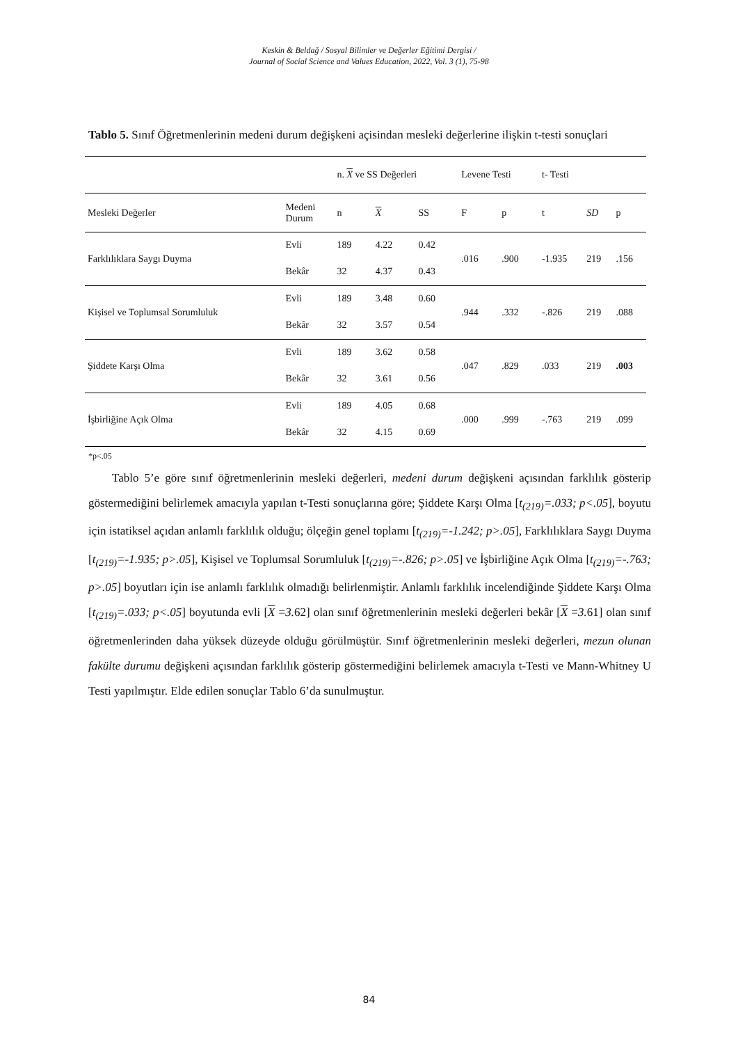Keskin & Beldağ / Sosyal Bilimler ve Değerler Eğitimi Dergisi /
Journal of Social Science and Values Education, 2022, Vol. 3 (1), 75-98
Tablo 5. Sınıf Öğretmenlerinin medeni durum değişkeni açisindan mesleki değerlerine ilişkin t-testi sonuçlari
| | | n. X ve SS Değerleri | | | Levene Testi | | t- Testi | | |
| --- | --- | --- | --- | --- | --- | --- | --- | --- | --- |
| Mesleki Değerler | Medeni Durum | n | X | SS | F | p | t | SD | p |
| Farklılıklara Saygı Duyma | Evli | 189 | 4.22 | 0.42 | .016 | .900 | -1.935 | 219 | .156 |
| | Bekâr | 32 | 4.37 | 0.43 | | | | | |
| Kişisel ve Toplumsal Sorumluluk | Evli | 189 | 3.48 | 0.60 | .944 | .332 | -.826 | 219 | .088 |
| | Bekâr | 32 | 3.57 | 0.54 | | | | | |
| Şiddete Karşı Olma | Evli | 189 | 3.62 | 0.58 | .047 | .829 | .033 | 219 | .003 |
| | Bekâr | 32 | 3.61 | 0.56 | | | | | |
| İşbirliğine Açık Olma | Evli | 189 | 4.05 | 0.68 | .000 | .999 | -.763 | 219 | .099 |
| | Bekâr | 32 | 4.15 | 0.69 | | | | | |
*p<.05
  Tablo 5’e göre sınıf öğretmenlerinin mesleki değerleri, medeni durum değişkeni açısından farklılık gösterip göstermediğini belirlemek amacıyla yapılan t-Testi sonuçlarına göre; Şiddete Karşı Olma [t<sub>(219)</sub>=.033; p<.05], boyutu için istatiksel açıdan anlamlı farklılık olduğu; ölçeğin genel toplamı [t<sub>(219)</sub>=-1.242; p>.05], Farklılıklara Saygı Duyma [t<sub>(219)</sub>=-1.935; p>.05], Kişisel ve Toplumsal Sorumluluk [t<sub>(219)</sub>=-.826; p>.05] ve İşbirliğine Açık Olma [t<sub>(219)</sub>=-.763; p>.05] boyutları için ise anlamlı farklılık olmadığı belirlenmiştir. Anlamlı farklılık incelendiğinde Şiddete Karşı Olma [t<sub>(219)</sub>=.033; p<.05] boyutunda evli [X =3. 62] olan sınıf öğretmenlerinin mesleki değerleri bekâr [X =3. 61] olan sınıf öğretmenlerinden daha yüksek düzeyde olduğu görülmüştür. Sınıf öğretmenlerinin mesleki değerleri, mezun olunan fakülte durumu değişkeni açısından farklılık gösterip göstermediğini belirlemek amacıyla t-Testi ve Mann-Whitney U Testi yapılmıştır. Elde edilen sonuçlar Tablo 6’da sunulmuştur.
84